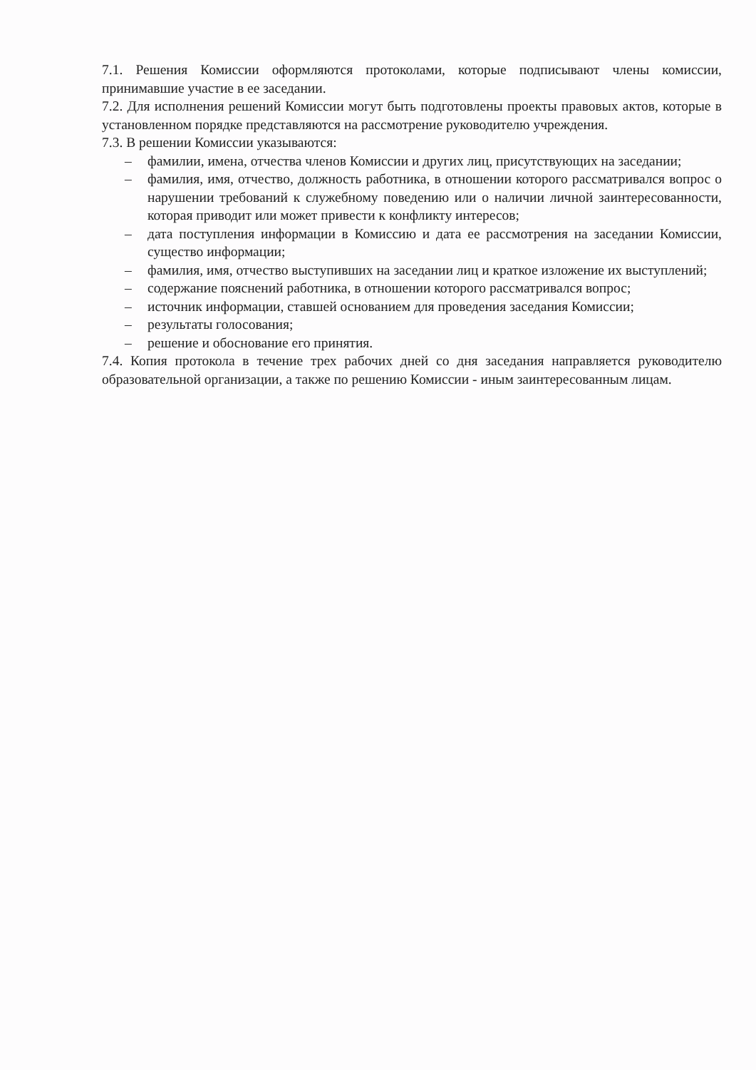7.1. Решения Комиссии оформляются протоколами, которые подписывают члены комиссии, принимавшие участие в ее заседании.
7.2. Для исполнения решений Комиссии могут быть подготовлены проекты правовых актов, которые в установленном порядке представляются на рассмотрение руководителю учреждения.
7.3. В решении Комиссии указываются:
– фамилии, имена, отчества членов Комиссии и других лиц, присутствующих на заседании;
– фамилия, имя, отчество, должность работника, в отношении которого рассматривался вопрос о нарушении требований к служебному поведению или о наличии личной заинтересованности, которая приводит или может привести к конфликту интересов;
– дата поступления информации в Комиссию и дата ее рассмотрения на заседании Комиссии, существо информации;
– фамилия, имя, отчество выступивших на заседании лиц и краткое изложение их выступлений;
– содержание пояснений работника, в отношении которого рассматривался вопрос;
– источник информации, ставшей основанием для проведения заседания Комиссии;
– результаты голосования;
– решение и обоснование его принятия.
7.4. Копия протокола в течение трех рабочих дней со дня заседания направляется руководителю образовательной организации, а также по решению Комиссии - иным заинтересованным лицам.